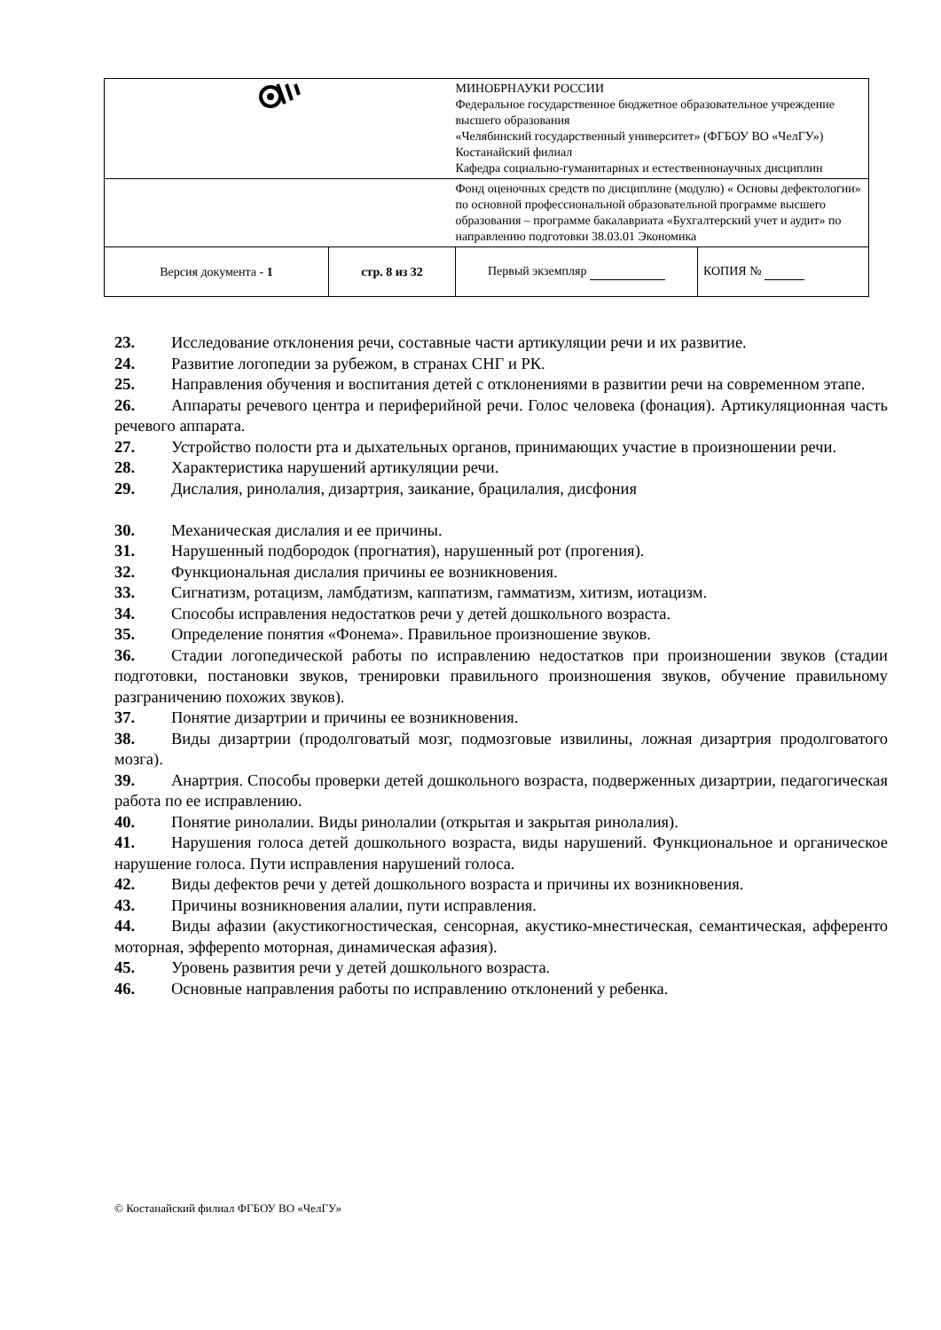| | | МИНОБРНАУКИ РОССИИ Федеральное государственное бюджетное образовательное учреждение высшего образования «Челябинский государственный университет» (ФГБОУ ВО «ЧелГУ») Костанайский филиал Кафедра социально-гуманитарных и естественнонаучных дисциплин | |
| | | Фонд оценочных средств по дисциплине (модулю) « Основы дефектологии» по основной профессиональной образовательной программе высшего образования – программе бакалавриата «Бухгалтерский учет и аудит» по направлению подготовки 38.03.01 Экономика | |
| Версия документа - 1 | стр. 8 из 32 | Первый экземпляр | КОПИЯ № |
23. Исследование отклонения речи, составные части артикуляции речи и их развитие.
24. Развитие логопедии за рубежом, в странах СНГ и РК.
25. Направления обучения и воспитания детей с отклонениями в развитии речи на современном этапе.
26. Аппараты речевого центра и периферийной речи. Голос человека (фонация). Артикуляционная часть речевого аппарата.
27. Устройство полости рта и дыхательных органов, принимающих участие в произношении речи.
28. Характеристика нарушений артикуляции речи.
29. Дислалия, ринолалия, дизартрия, заикание, брацилалия, дисфония
30. Механическая дислалия и ее причины.
31. Нарушенный подбородок (прогнатия), нарушенный рот (прогения).
32. Функциональная дислалия причины ее возникновения.
33. Сигнатизм, ротацизм, ламбдатизм, каппатизм, гамматизм, хитизм, иотацизм.
34. Способы исправления недостатков речи у детей дошкольного возраста.
35. Определение понятия «Фонема». Правильное произношение звуков.
36. Стадии логопедической работы по исправлению недостатков при произношении звуков (стадии подготовки, постановки звуков, тренировки правильного произношения звуков, обучение правильному разграничению похожих звуков).
37. Понятие дизартрии и причины ее возникновения.
38. Виды дизартрии (продолговатый мозг, подмозговые извилины, ложная дизартрия продолговатого мозга).
39. Анартрия. Способы проверки детей дошкольного возраста, подверженных дизартрии, педагогическая работа по ее исправлению.
40. Понятие ринолалии. Виды ринолалии (открытая и закрытая ринолалия).
41. Нарушения голоса детей дошкольного возраста, виды нарушений. Функциональное и органическое нарушение голоса. Пути исправления нарушений голоса.
42. Виды дефектов речи у детей дошкольного возраста и причины их возникновения.
43. Причины возникновения алалии, пути исправления.
44. Виды афазии (акустикогностическая, сенсорная, акустико-мнестическая, семантическая, афференто моторная, эфферento моторная, динамическая афазия).
45. Уровень развития речи у детей дошкольного возраста.
46. Основные направления работы по исправлению отклонений у ребенка.
© Костанайский филиал ФГБОУ ВО «ЧелГУ»